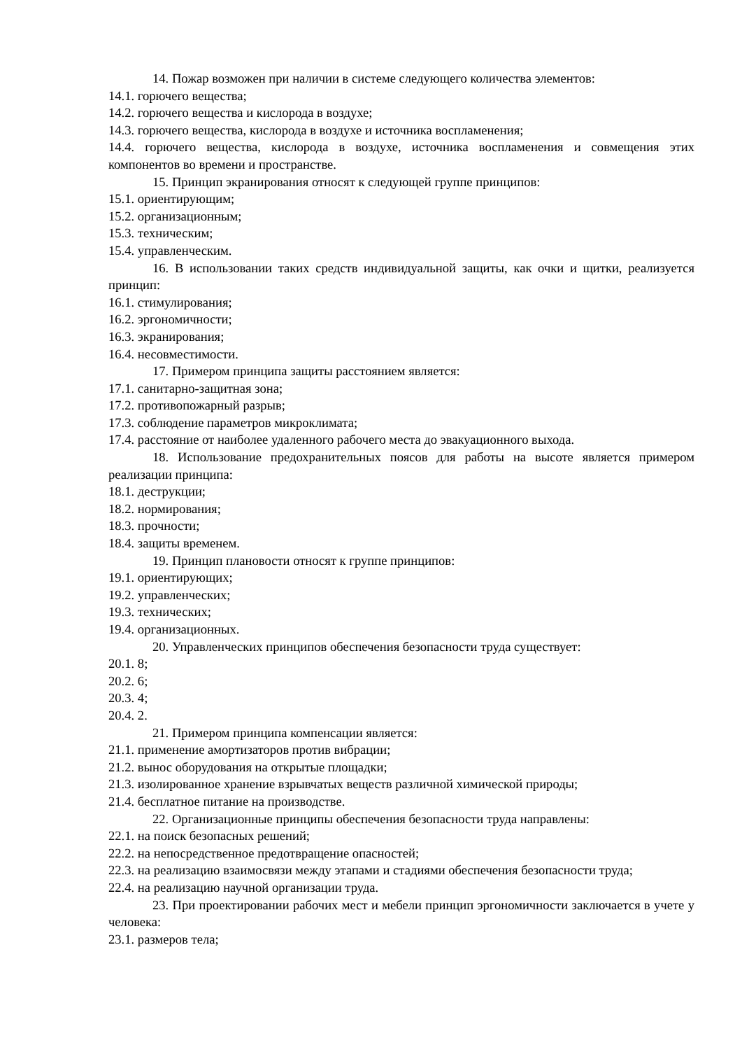14. Пожар возможен при наличии в системе следующего количества элементов:
14.1. горючего вещества;
14.2. горючего вещества и кислорода в воздухе;
14.3. горючего вещества, кислорода в воздухе и источника воспламенения;
14.4. горючего вещества, кислорода в воздухе, источника воспламенения и совмещения этих компонентов во времени и пространстве.
15. Принцип экранирования относят к следующей группе принципов:
15.1. ориентирующим;
15.2. организационным;
15.3. техническим;
15.4. управленческим.
16. В использовании таких средств индивидуальной защиты, как очки и щитки, реализуется принцип:
16.1. стимулирования;
16.2. эргономичности;
16.3. экранирования;
16.4. несовместимости.
17. Примером принципа защиты расстоянием является:
17.1. санитарно-защитная зона;
17.2. противопожарный разрыв;
17.3. соблюдение параметров микроклимата;
17.4. расстояние от наиболее удаленного рабочего места до эвакуационного выхода.
18. Использование предохранительных поясов для работы на высоте является примером реализации принципа:
18.1. деструкции;
18.2. нормирования;
18.3. прочности;
18.4. защиты временем.
19. Принцип плановости относят к группе принципов:
19.1. ориентирующих;
19.2. управленческих;
19.3. технических;
19.4. организационных.
20. Управленческих принципов обеспечения безопасности труда существует:
20.1. 8;
20.2. 6;
20.3. 4;
20.4. 2.
21. Примером принципа компенсации является:
21.1. применение амортизаторов против вибрации;
21.2. вынос оборудования на открытые площадки;
21.3. изолированное хранение взрывчатых веществ различной химической природы;
21.4. бесплатное питание на производстве.
22. Организационные принципы обеспечения безопасности труда направлены:
22.1. на поиск безопасных решений;
22.2. на непосредственное предотвращение опасностей;
22.3. на реализацию взаимосвязи между этапами и стадиями обеспечения безопасности труда;
22.4. на реализацию научной организации труда.
23. При проектировании рабочих мест и мебели принцип эргономичности заключается в учете у человека:
23.1. размеров тела;